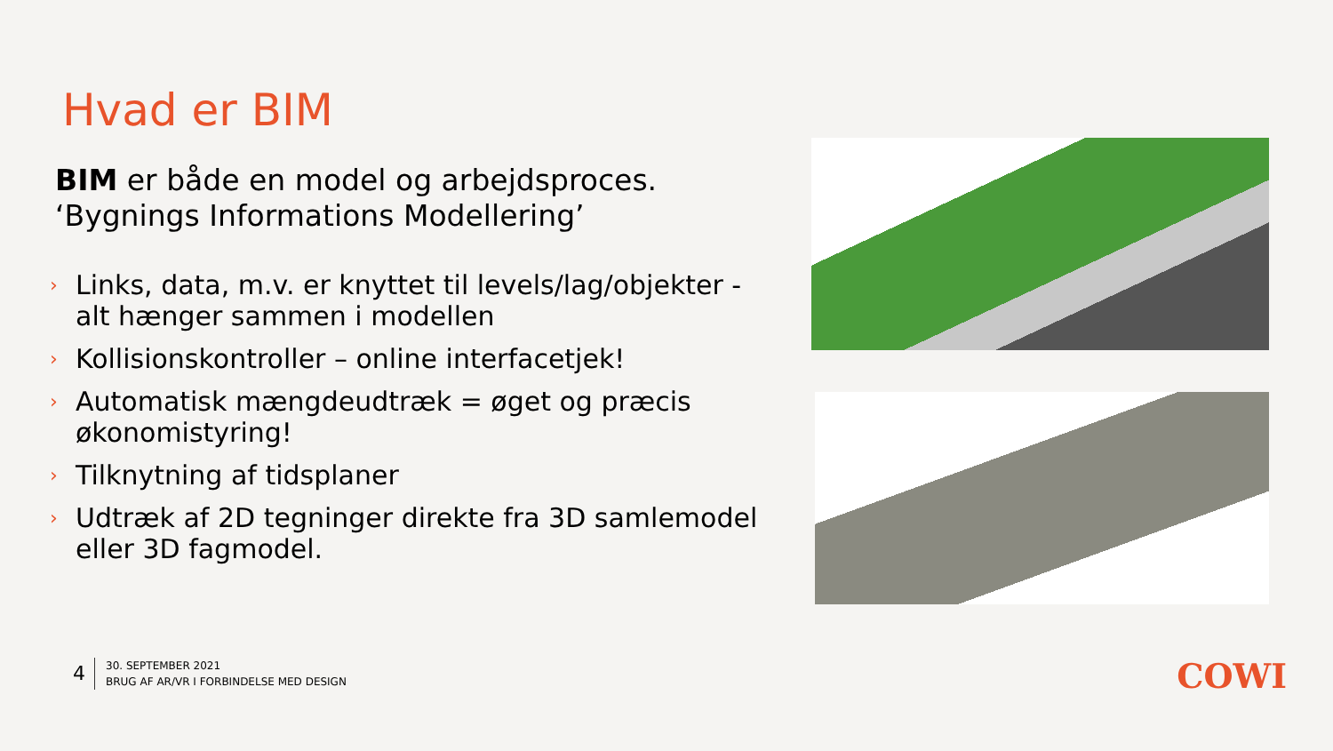Hvad er BIM
BIM er både en model og arbejdsproces.
‘Bygnings Informations Modellering’
› Links, data, m.v. er knyttet til levels/lag/objekter - alt hænger sammen i modellen
› Kollisionskontroller – online interfacetjek!
› Automatisk mængdeudtræk = øget og præcis økonomistyring!
› Tilknytning af tidsplaner
› Udtræk af 2D tegninger direkte fra 3D samlemodel eller 3D fagmodel.
4
30. SEPTEMBER 2021
BRUG AF AR/VR I FORBINDELSE MED DESIGN
COWI